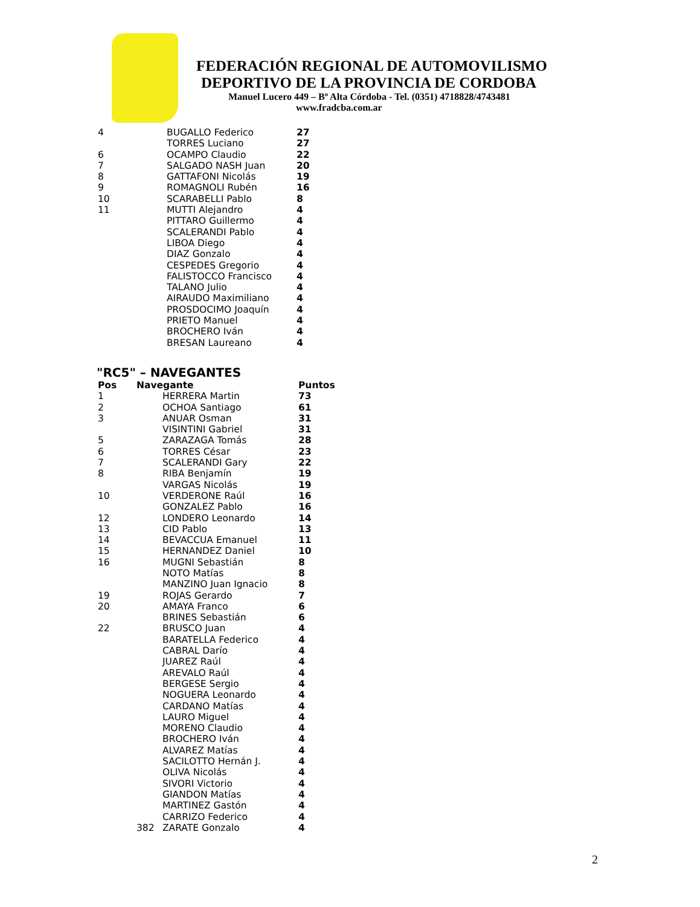FEDERACIÓN REGIONAL DE AUTOMOVILISMO
DEPORTIVO DE LA PROVINCIA DE CORDOBA
Manuel Lucero 449 – Bº Alta Córdoba - Tel. (0351) 4718828/4743481
www.fradcba.com.ar
| 4 | BUGALLO Federico | 27 |
| | TORRES Luciano | 27 |
| 6 | OCAMPO Claudio | 22 |
| 7 | SALGADO NASH Juan | 20 |
| 8 | GATTAFONI Nicolás | 19 |
| 9 | ROMAGNOLI Rubén | 16 |
| 10 | SCARABELLI Pablo | 8 |
| 11 | MUTTI Alejandro | 4 |
| | PITTARO Guillermo | 4 |
| | SCALERANDI Pablo | 4 |
| | LIBOA Diego | 4 |
| | DIAZ Gonzalo | 4 |
| | CESPEDES Gregorio | 4 |
| | FALISTOCCO Francisco | 4 |
| | TALANO Julio | 4 |
| | AIRAUDO Maximiliano | 4 |
| | PROSDOCIMO Joaquín | 4 |
| | PRIETO Manuel | 4 |
| | BROCHERO Iván | 4 |
| | BRESAN Laureano | 4 |
"RC5" – NAVEGANTES
| Pos | Navegante | | Puntos |
| --- | --- | --- | --- |
| 1 | | HERRERA Martin | 73 |
| 2 | | OCHOA Santiago | 61 |
| 3 | | ANUAR Osman | 31 |
| | | VISINTINI Gabriel | 31 |
| 5 | | ZARAZAGA Tomás | 28 |
| 6 | | TORRES César | 23 |
| 7 | | SCALERANDI Gary | 22 |
| 8 | | RIBA Benjamín | 19 |
| | | VARGAS Nicolás | 19 |
| 10 | | VERDERONE Raúl | 16 |
| | | GONZALEZ Pablo | 16 |
| 12 | | LONDERO Leonardo | 14 |
| 13 | | CID Pablo | 13 |
| 14 | | BEVACCUA Emanuel | 11 |
| 15 | | HERNANDEZ Daniel | 10 |
| 16 | | MUGNI Sebastián | 8 |
| | | NOTO Matías | 8 |
| | | MANZINO Juan Ignacio | 8 |
| 19 | | ROJAS Gerardo | 7 |
| 20 | | AMAYA Franco | 6 |
| | | BRINES Sebastián | 6 |
| 22 | | BRUSCO Juan | 4 |
| | | BARATELLA Federico | 4 |
| | | CABRAL Darío | 4 |
| | | JUAREZ Raúl | 4 |
| | | AREVALO Raúl | 4 |
| | | BERGESE Sergio | 4 |
| | | NOGUERA Leonardo | 4 |
| | | CARDANO Matías | 4 |
| | | LAURO Miguel | 4 |
| | | MORENO Claudio | 4 |
| | | BROCHERO Iván | 4 |
| | | ALVAREZ Matías | 4 |
| | | SACILOTTO Hernán J. | 4 |
| | | OLIVA Nicolás | 4 |
| | | SIVORI Victorio | 4 |
| | | GIANDON Matías | 4 |
| | | MARTINEZ Gastón | 4 |
| | | CARRIZO Federico | 4 |
| | 382 | ZARATE Gonzalo | 4 |
2